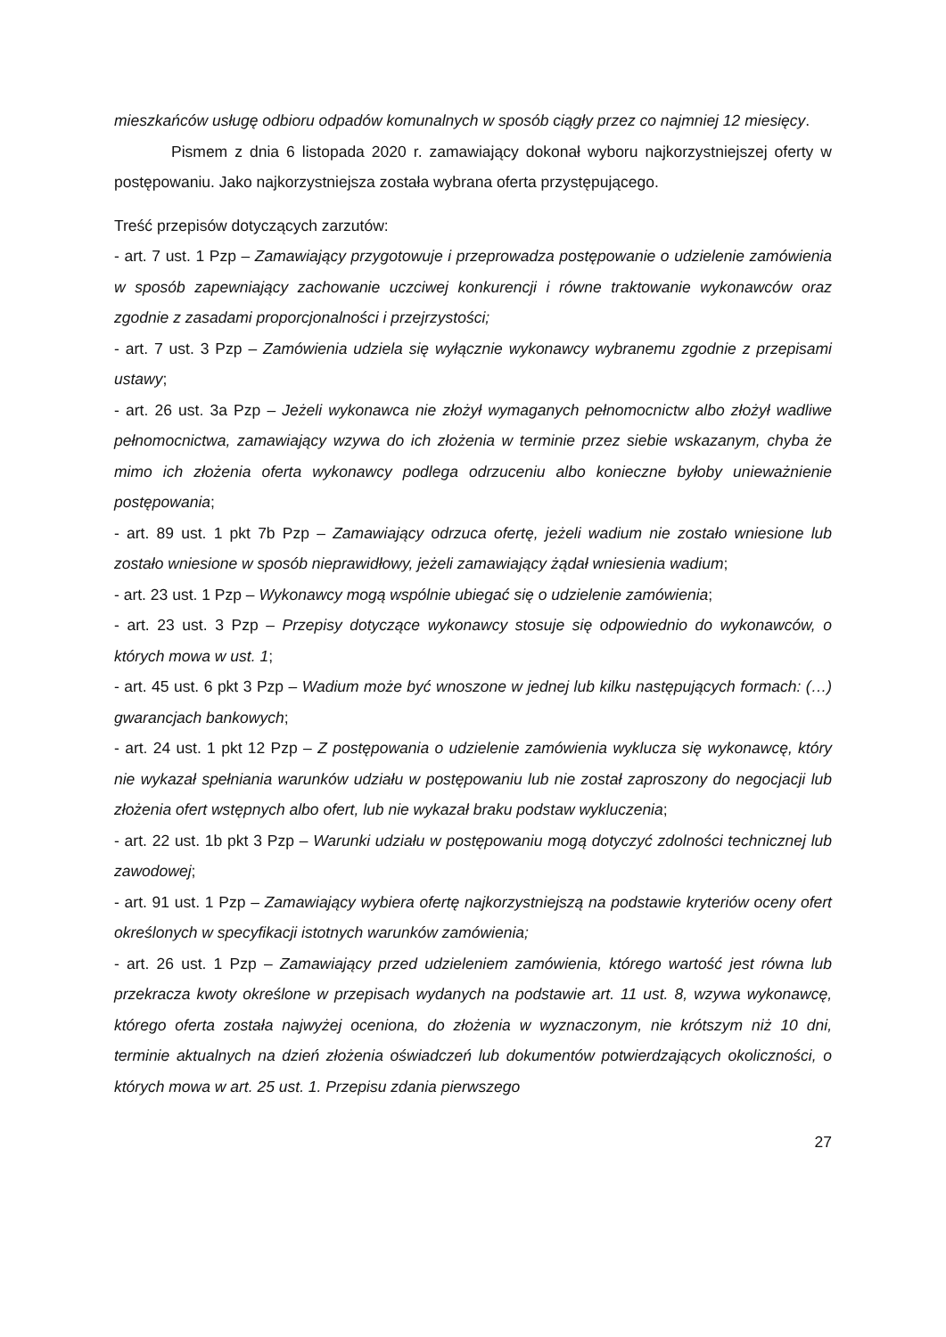mieszkańców usługę odbioru odpadów komunalnych w sposób ciągły przez co najmniej 12 miesięcy.
Pismem z dnia 6 listopada 2020 r. zamawiający dokonał wyboru najkorzystniejszej oferty w postępowaniu. Jako najkorzystniejsza została wybrana oferta przystępującego.
Treść przepisów dotyczących zarzutów:
- art. 7 ust. 1 Pzp – Zamawiający przygotowuje i przeprowadza postępowanie o udzielenie zamówienia w sposób zapewniający zachowanie uczciwej konkurencji i równe traktowanie wykonawców oraz zgodnie z zasadami proporcjonalności i przejrzystości;
- art. 7 ust. 3 Pzp – Zamówienia udziela się wyłącznie wykonawcy wybranemu zgodnie z przepisami ustawy;
- art. 26 ust. 3a Pzp – Jeżeli wykonawca nie złożył wymaganych pełnomocnictw albo złożył wadliwe pełnomocnictwa, zamawiający wzywa do ich złożenia w terminie przez siebie wskazanym, chyba że mimo ich złożenia oferta wykonawcy podlega odrzuceniu albo konieczne byłoby unieważnienie postępowania;
- art. 89 ust. 1 pkt 7b Pzp – Zamawiający odrzuca ofertę, jeżeli wadium nie zostało wniesione lub zostało wniesione w sposób nieprawidłowy, jeżeli zamawiający żądał wniesienia wadium;
- art. 23 ust. 1 Pzp – Wykonawcy mogą wspólnie ubiegać się o udzielenie zamówienia;
- art. 23 ust. 3 Pzp – Przepisy dotyczące wykonawcy stosuje się odpowiednio do wykonawców, o których mowa w ust. 1;
- art. 45 ust. 6 pkt 3 Pzp – Wadium może być wnoszone w jednej lub kilku następujących formach: (…) gwarancjach bankowych;
- art. 24 ust. 1 pkt 12 Pzp – Z postępowania o udzielenie zamówienia wyklucza się wykonawcę, który nie wykazał spełniania warunków udziału w postępowaniu lub nie został zaproszony do negocjacji lub złożenia ofert wstępnych albo ofert, lub nie wykazał braku podstaw wykluczenia;
- art. 22 ust. 1b pkt 3 Pzp – Warunki udziału w postępowaniu mogą dotyczyć zdolności technicznej lub zawodowej;
- art. 91 ust. 1 Pzp – Zamawiający wybiera ofertę najkorzystniejszą na podstawie kryteriów oceny ofert określonych w specyfikacji istotnych warunków zamówienia;
- art. 26 ust. 1 Pzp – Zamawiający przed udzieleniem zamówienia, którego wartość jest równa lub przekracza kwoty określone w przepisach wydanych na podstawie art. 11 ust. 8, wzywa wykonawcę, którego oferta została najwyżej oceniona, do złożenia w wyznaczonym, nie krótszym niż 10 dni, terminie aktualnych na dzień złożenia oświadczeń lub dokumentów potwierdzających okoliczności, o których mowa w art. 25 ust. 1. Przepisu zdania pierwszego
27